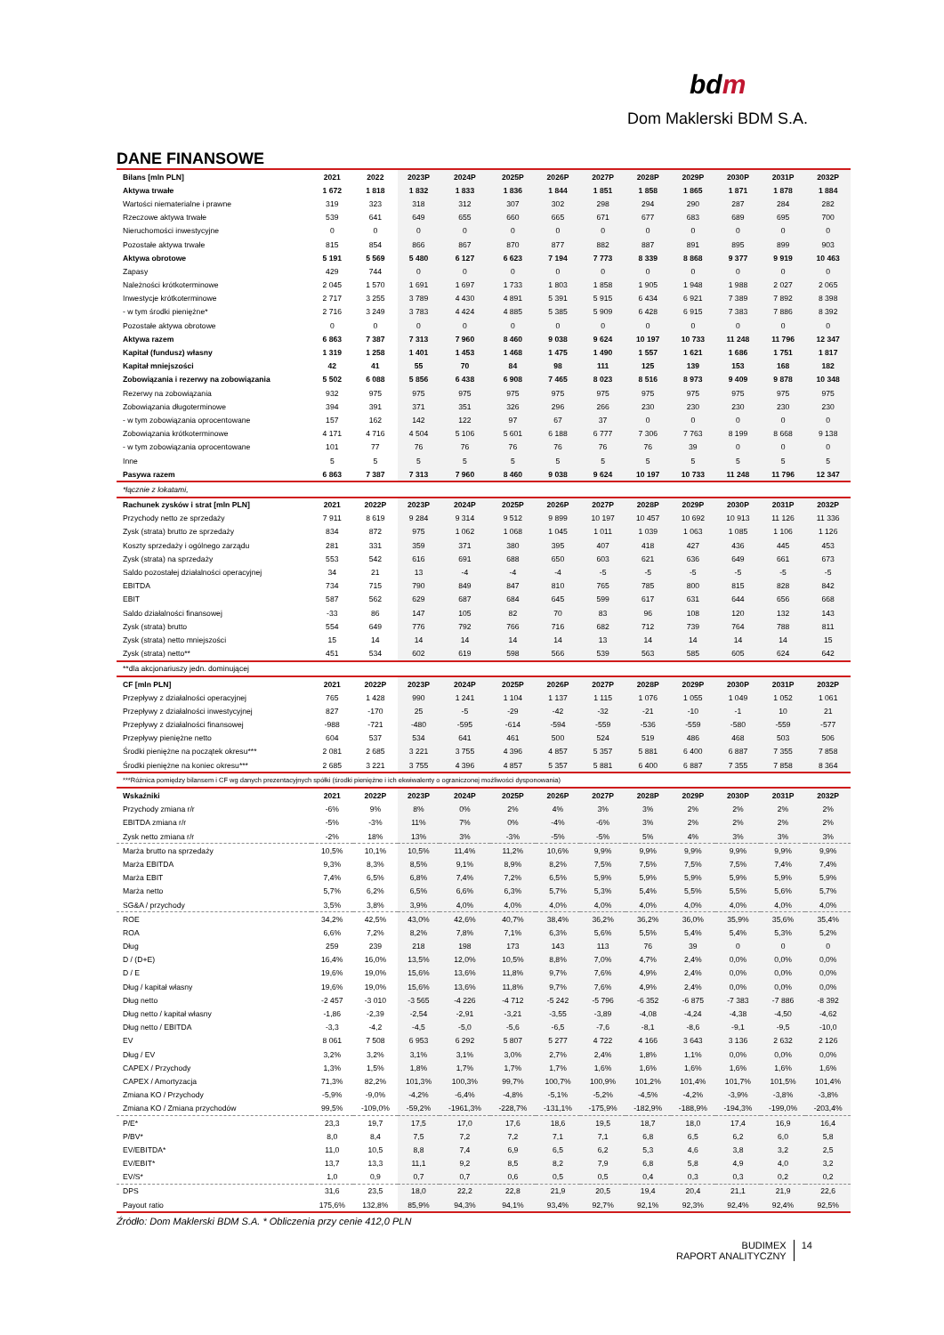bdm
Dom Maklerski BDM S.A.
DANE FINANSOWE
| Bilans [mln PLN] | 2021 | 2022 | 2023P | 2024P | 2025P | 2026P | 2027P | 2028P | 2029P | 2030P | 2031P | 2032P |
| --- | --- | --- | --- | --- | --- | --- | --- | --- | --- | --- | --- | --- |
| Aktywa trwałe | 1 672 | 1 818 | 1 832 | 1 833 | 1 836 | 1 844 | 1 851 | 1 858 | 1 865 | 1 871 | 1 878 | 1 884 |
| Wartości niematerialne i prawne | 319 | 323 | 318 | 312 | 307 | 302 | 298 | 294 | 290 | 287 | 284 | 282 |
| Rzeczowe aktywa trwałe | 539 | 641 | 649 | 655 | 660 | 665 | 671 | 677 | 683 | 689 | 695 | 700 |
| Nieruchomości inwestycyjne | 0 | 0 | 0 | 0 | 0 | 0 | 0 | 0 | 0 | 0 | 0 | 0 |
| Pozostałe aktywa trwałe | 815 | 854 | 866 | 867 | 870 | 877 | 882 | 887 | 891 | 895 | 899 | 903 |
| Aktywa obrotowe | 5 191 | 5 569 | 5 480 | 6 127 | 6 623 | 7 194 | 7 773 | 8 339 | 8 868 | 9 377 | 9 919 | 10 463 |
| Zapasy | 429 | 744 | 0 | 0 | 0 | 0 | 0 | 0 | 0 | 0 | 0 | 0 |
| Należności krótkoterminowe | 2 045 | 1 570 | 1 691 | 1 697 | 1 733 | 1 803 | 1 858 | 1 905 | 1 948 | 1 988 | 2 027 | 2 065 |
| Inwestycje krótkoterminowe | 2 717 | 3 255 | 3 789 | 4 430 | 4 891 | 5 391 | 5 915 | 6 434 | 6 921 | 7 389 | 7 892 | 8 398 |
| - w tym środki pieniężne* | 2 716 | 3 249 | 3 783 | 4 424 | 4 885 | 5 385 | 5 909 | 6 428 | 6 915 | 7 383 | 7 886 | 8 392 |
| Pozostałe aktywa obrotowe | 0 | 0 | 0 | 0 | 0 | 0 | 0 | 0 | 0 | 0 | 0 | 0 |
| Aktywa razem | 6 863 | 7 387 | 7 313 | 7 960 | 8 460 | 9 038 | 9 624 | 10 197 | 10 733 | 11 248 | 11 796 | 12 347 |
| Kapitał (fundusz) własny | 1 319 | 1 258 | 1 401 | 1 453 | 1 468 | 1 475 | 1 490 | 1 557 | 1 621 | 1 686 | 1 751 | 1 817 |
| Kapitał mniejszości | 42 | 41 | 55 | 70 | 84 | 98 | 111 | 125 | 139 | 153 | 168 | 182 |
| Zobowiązania i rezerwy na zobowiązania | 5 502 | 6 088 | 5 856 | 6 438 | 6 908 | 7 465 | 8 023 | 8 516 | 8 973 | 9 409 | 9 878 | 10 348 |
| Rezerwy na zobowiązania | 932 | 975 | 975 | 975 | 975 | 975 | 975 | 975 | 975 | 975 | 975 | 975 |
| Zobowiązania długoterminowe | 394 | 391 | 371 | 351 | 326 | 296 | 266 | 230 | 230 | 230 | 230 | 230 |
| - w tym zobowiązania oprocentowane | 157 | 162 | 142 | 122 | 97 | 67 | 37 | 0 | 0 | 0 | 0 | 0 |
| Zobowiązania krótkoterminowe | 4 171 | 4 716 | 4 504 | 5 106 | 5 601 | 6 188 | 6 777 | 7 306 | 7 763 | 8 199 | 8 668 | 9 138 |
| - w tym zobowiązania oprocentowane | 101 | 77 | 76 | 76 | 76 | 76 | 76 | 76 | 39 | 0 | 0 | 0 |
| Inne | 5 | 5 | 5 | 5 | 5 | 5 | 5 | 5 | 5 | 5 | 5 | 5 |
| Pasywa razem | 6 863 | 7 387 | 7 313 | 7 960 | 8 460 | 9 038 | 9 624 | 10 197 | 10 733 | 11 248 | 11 796 | 12 347 |
| *łącznie z lokatami, | | | | | | | | | | | | |
| Rachunek zysków i strat [mln PLN] | 2021 | 2022P | 2023P | 2024P | 2025P | 2026P | 2027P | 2028P | 2029P | 2030P | 2031P | 2032P |
| Przychody netto ze sprzedaży | 7 911 | 8 619 | 9 284 | 9 314 | 9 512 | 9 899 | 10 197 | 10 457 | 10 692 | 10 913 | 11 126 | 11 336 |
| Zysk (strata) brutto ze sprzedaży | 834 | 872 | 975 | 1 062 | 1 068 | 1 045 | 1 011 | 1 039 | 1 063 | 1 085 | 1 106 | 1 126 |
| Koszty sprzedaży i ogólnego zarządu | 281 | 331 | 359 | 371 | 380 | 395 | 407 | 418 | 427 | 436 | 445 | 453 |
| Zysk (strata) na sprzedaży | 553 | 542 | 616 | 691 | 688 | 650 | 603 | 621 | 636 | 649 | 661 | 673 |
| Saldo pozostałej działalności operacyjnej | 34 | 21 | 13 | -4 | -4 | -4 | -5 | -5 | -5 | -5 | -5 | -5 |
| EBITDA | 734 | 715 | 790 | 849 | 847 | 810 | 765 | 785 | 800 | 815 | 828 | 842 |
| EBIT | 587 | 562 | 629 | 687 | 684 | 645 | 599 | 617 | 631 | 644 | 656 | 668 |
| Saldo działalności finansowej | -33 | 86 | 147 | 105 | 82 | 70 | 83 | 96 | 108 | 120 | 132 | 143 |
| Zysk (strata) brutto | 554 | 649 | 776 | 792 | 766 | 716 | 682 | 712 | 739 | 764 | 788 | 811 |
| Zysk (strata) netto mniejszości | 15 | 14 | 14 | 14 | 14 | 14 | 13 | 14 | 14 | 14 | 14 | 15 |
| Zysk (strata) netto** | 451 | 534 | 602 | 619 | 598 | 566 | 539 | 563 | 585 | 605 | 624 | 642 |
| **dla akcjonariuszy jedn. dominującej | | | | | | | | | | | | |
| CF [mln PLN] | 2021 | 2022P | 2023P | 2024P | 2025P | 2026P | 2027P | 2028P | 2029P | 2030P | 2031P | 2032P |
| Przepływy z działalności operacyjnej | 765 | 1 428 | 990 | 1 241 | 1 104 | 1 137 | 1 115 | 1 076 | 1 055 | 1 049 | 1 052 | 1 061 |
| Przepływy z działalności inwestycyjnej | 827 | -170 | 25 | -5 | -29 | -42 | -32 | -21 | -10 | -1 | 10 | 21 |
| Przepływy z działalności finansowej | -988 | -721 | -480 | -595 | -614 | -594 | -559 | -536 | -559 | -580 | -559 | -577 |
| Przepływy pieniężne netto | 604 | 537 | 534 | 641 | 461 | 500 | 524 | 519 | 486 | 468 | 503 | 506 |
| Środki pieniężne na początek okresu*** | 2 081 | 2 685 | 3 221 | 3 755 | 4 396 | 4 857 | 5 357 | 5 881 | 6 400 | 6 887 | 7 355 | 7 858 |
| Środki pieniężne na koniec okresu*** | 2 685 | 3 221 | 3 755 | 4 396 | 4 857 | 5 357 | 5 881 | 6 400 | 6 887 | 7 355 | 7 858 | 8 364 |
| ***Różnica pomiędzy bilansem i CF wg danych prezentacyjnych spółki (środki pieniężne i ich ekwiwalenty o ograniczonej możliwości dysponowania) | | | | | | | | | | | | |
| Wskaźniki | 2021 | 2022P | 2023P | 2024P | 2025P | 2026P | 2027P | 2028P | 2029P | 2030P | 2031P | 2032P |
| Przychody zmiana r/r | -6% | 9% | 8% | 0% | 2% | 4% | 3% | 3% | 2% | 2% | 2% | 2% |
| EBITDA zmiana r/r | -5% | -3% | 11% | 7% | 0% | -4% | -6% | 3% | 2% | 2% | 2% | 2% |
| Zysk netto zmiana r/r | -2% | 18% | 13% | 3% | -3% | -5% | -5% | 5% | 4% | 3% | 3% | 3% |
| Marża brutto na sprzedaży | 10,5% | 10,1% | 10,5% | 11,4% | 11,2% | 10,6% | 9,9% | 9,9% | 9,9% | 9,9% | 9,9% | 9,9% |
| Marża EBITDA | 9,3% | 8,3% | 8,5% | 9,1% | 8,9% | 8,2% | 7,5% | 7,5% | 7,5% | 7,5% | 7,4% | 7,4% |
| Marża EBIT | 7,4% | 6,5% | 6,8% | 7,4% | 7,2% | 6,5% | 5,9% | 5,9% | 5,9% | 5,9% | 5,9% | 5,9% |
| Marża netto | 5,7% | 6,2% | 6,5% | 6,6% | 6,3% | 5,7% | 5,3% | 5,4% | 5,5% | 5,5% | 5,6% | 5,7% |
| SG&A / przychody | 3,5% | 3,8% | 3,9% | 4,0% | 4,0% | 4,0% | 4,0% | 4,0% | 4,0% | 4,0% | 4,0% | 4,0% |
| ROE | 34,2% | 42,5% | 43,0% | 42,6% | 40,7% | 38,4% | 36,2% | 36,2% | 36,0% | 35,9% | 35,6% | 35,4% |
| ROA | 6,6% | 7,2% | 8,2% | 7,8% | 7,1% | 6,3% | 5,6% | 5,5% | 5,4% | 5,4% | 5,3% | 5,2% |
| Dług | 259 | 239 | 218 | 198 | 173 | 143 | 113 | 76 | 39 | 0 | 0 | 0 |
| D / (D+E) | 16,4% | 16,0% | 13,5% | 12,0% | 10,5% | 8,8% | 7,0% | 4,7% | 2,4% | 0,0% | 0,0% | 0,0% |
| D / E | 19,6% | 19,0% | 15,6% | 13,6% | 11,8% | 9,7% | 7,6% | 4,9% | 2,4% | 0,0% | 0,0% | 0,0% |
| Dług / kapitał własny | 19,6% | 19,0% | 15,6% | 13,6% | 11,8% | 9,7% | 7,6% | 4,9% | 2,4% | 0,0% | 0,0% | 0,0% |
| Dług netto | -2 457 | -3 010 | -3 565 | -4 226 | -4 712 | -5 242 | -5 796 | -6 352 | -6 875 | -7 383 | -7 886 | -8 392 |
| Dług netto / kapitał własny | -1,86 | -2,39 | -2,54 | -2,91 | -3,21 | -3,55 | -3,89 | -4,08 | -4,24 | -4,38 | -4,50 | -4,62 |
| Dług netto / EBITDA | -3,3 | -4,2 | -4,5 | -5,0 | -5,6 | -6,5 | -7,6 | -8,1 | -8,6 | -9,1 | -9,5 | -10,0 |
| EV | 8 061 | 7 508 | 6 953 | 6 292 | 5 807 | 5 277 | 4 722 | 4 166 | 3 643 | 3 136 | 2 632 | 2 126 |
| Dług / EV | 3,2% | 3,2% | 3,1% | 3,1% | 3,0% | 2,7% | 2,4% | 1,8% | 1,1% | 0,0% | 0,0% | 0,0% |
| CAPEX / Przychody | 1,3% | 1,5% | 1,8% | 1,7% | 1,7% | 1,7% | 1,6% | 1,6% | 1,6% | 1,6% | 1,6% | 1,6% |
| CAPEX / Amortyzacja | 71,3% | 82,2% | 101,3% | 100,3% | 99,7% | 100,7% | 100,9% | 101,2% | 101,4% | 101,7% | 101,5% | 101,4% |
| Zmiana KO / Przychody | -5,9% | -9,0% | -4,2% | -6,4% | -4,8% | -5,1% | -5,2% | -4,5% | -4,2% | -3,9% | -3,8% | -3,8% |
| Zmiana KO / Zmiana przychodów | 99,5% | -109,0% | -59,2% | -1961,3% | -228,7% | -131,1% | -175,9% | -182,9% | -188,9% | -194,3% | -199,0% | -203,4% |
| P/E* | 23,3 | 19,7 | 17,5 | 17,0 | 17,6 | 18,6 | 19,5 | 18,7 | 18,0 | 17,4 | 16,9 | 16,4 |
| P/BV* | 8,0 | 8,4 | 7,5 | 7,2 | 7,2 | 7,1 | 7,1 | 6,8 | 6,5 | 6,2 | 6,0 | 5,8 |
| EV/EBITDA* | 11,0 | 10,5 | 8,8 | 7,4 | 6,9 | 6,5 | 6,2 | 5,3 | 4,6 | 3,8 | 3,2 | 2,5 |
| EV/EBIT* | 13,7 | 13,3 | 11,1 | 9,2 | 8,5 | 8,2 | 7,9 | 6,8 | 5,8 | 4,9 | 4,0 | 3,2 |
| EV/S* | 1,0 | 0,9 | 0,7 | 0,7 | 0,6 | 0,5 | 0,5 | 0,4 | 0,3 | 0,3 | 0,2 | 0,2 |
| DPS | 31,6 | 23,5 | 18,0 | 22,2 | 22,8 | 21,9 | 20,5 | 19,4 | 20,4 | 21,1 | 21,9 | 22,6 |
| Payout ratio | 175,6% | 132,8% | 85,9% | 94,3% | 94,1% | 93,4% | 92,7% | 92,1% | 92,3% | 92,4% | 92,4% | 92,5% |
Źródło: Dom Maklerski BDM S.A. * Obliczenia przy cenie 412,0 PLN
BUDIMEX
RAPORT ANALITYCZNY
14